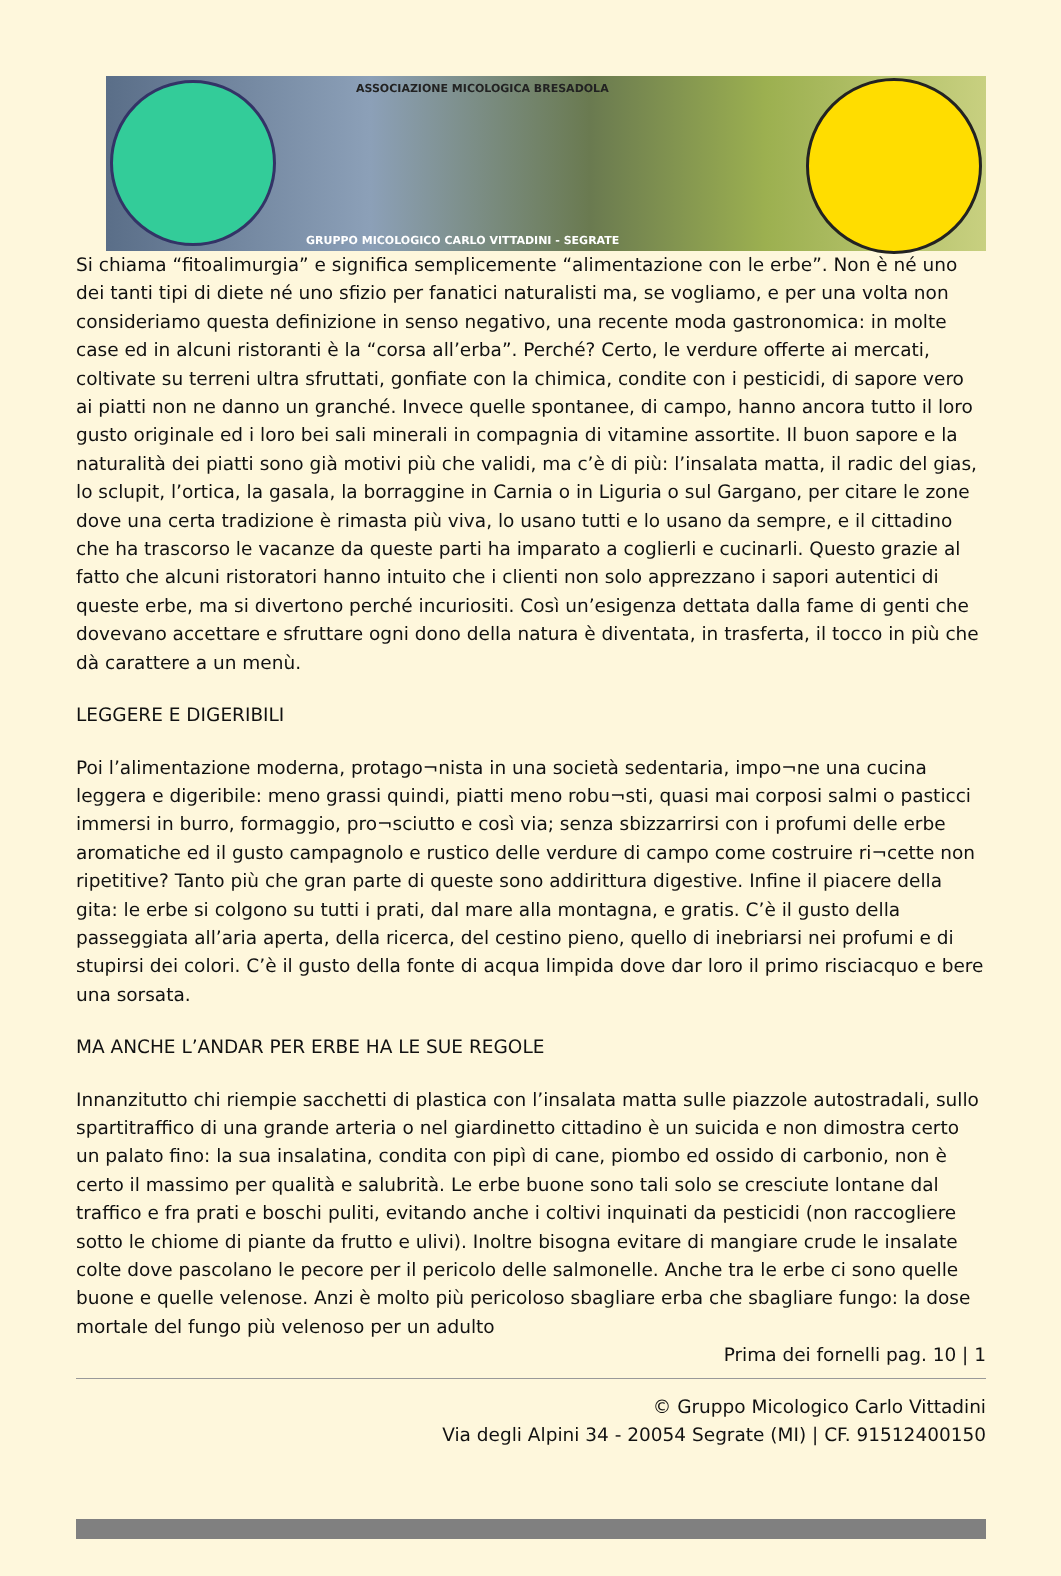ASSOCIAZIONE MICOLOGICA BRESADOLA
GRUPPO MICOLOGICO CARLO VITTADINI - SEGRATE
Si chiama “fitoalimurgia” e significa semplicemente “alimentazione con le erbe”. Non è né uno dei tanti tipi di diete né uno sfizio per fanatici naturalisti ma, se vogliamo, e per una volta non consideriamo questa definizione in senso negativo, una recente moda gastronomica: in molte case ed in alcuni ristoranti è la “corsa all’erba”. Perché? Certo, le verdure offerte ai mercati, coltivate su terreni ultra sfruttati, gonfiate con la chimica, condite con i pesticidi, di sapore vero ai piatti non ne danno un granché. Invece quelle spontanee, di campo, hanno ancora tutto il loro gusto originale ed i loro bei sali minerali in compagnia di vitamine assortite. Il buon sapore e la naturalità dei piatti sono già motivi più che validi, ma c’è di più: l’insalata matta, il radic del gias, lo sclupit, l’ortica, la gasala, la borraggine in Carnia o in Liguria o sul Gargano, per citare le zone dove una certa tradizione è rimasta più viva, lo usano tutti e lo usano da sempre, e il cittadino che ha trascorso le vacanze da queste parti ha imparato a coglierli e cucinarli. Questo grazie al fatto che alcuni ristoratori hanno intuito che i clienti non solo apprezzano i sapori autentici di queste erbe, ma si divertono perché incuriositi. Così un’esigenza dettata dalla fame di genti che dovevano accettare e sfruttare ogni dono della natura è diventata, in trasferta, il tocco in più che dà carattere a un menù.
LEGGERE E DIGERIBILI
Poi l’alimentazione moderna, protago¬nista in una società sedentaria, impo¬ne una cucina leggera e digeribile: meno grassi quindi, piatti meno robu¬sti, quasi mai corposi salmi o pasticci immersi in burro, formaggio, pro¬sciutto e così via; senza sbizzarrirsi con i profumi delle erbe aromatiche ed il gusto campagnolo e rustico delle verdure di campo come costruire ri¬cette non ripetitive? Tanto più che gran parte di queste sono addirittura digestive. Infine il piacere della gita: le erbe si colgono su tutti i prati, dal mare alla montagna, e gratis. C’è il gusto della passeggiata all’aria aperta, della ricerca, del cestino pieno, quello di inebriarsi nei profumi e di stupirsi dei colori. C’è il gusto della fonte di acqua limpida dove dar loro il primo risciacquo e bere una sorsata.
MA ANCHE L’ANDAR PER ERBE HA LE SUE REGOLE
Innanzitutto chi riempie sacchetti di plastica con l’insalata matta sulle piazzole autostradali, sullo spartitraffico di una grande arteria o nel giardinetto cittadino è un suicida e non dimostra certo un palato fino: la sua insalatina, condita con pipì di cane, piombo ed ossido di carbonio, non è certo il massimo per qualità e salubrità. Le erbe buone sono tali solo se cresciute lontane dal traffico e fra prati e boschi puliti, evitando anche i coltivi inquinati da pesticidi (non raccogliere sotto le chiome di piante da frutto e ulivi). Inoltre bisogna evitare di mangiare crude le insalate colte dove pascolano le pecore per il pericolo delle salmonelle. Anche tra le erbe ci sono quelle buone e quelle velenose. Anzi è molto più pericoloso sbagliare erba che sbagliare fungo: la dose mortale del fungo più velenoso per un adulto
Prima dei fornelli pag. 10 | 1
© Gruppo Micologico Carlo Vittadini
Via degli Alpini 34 - 20054 Segrate (MI) | CF. 91512400150